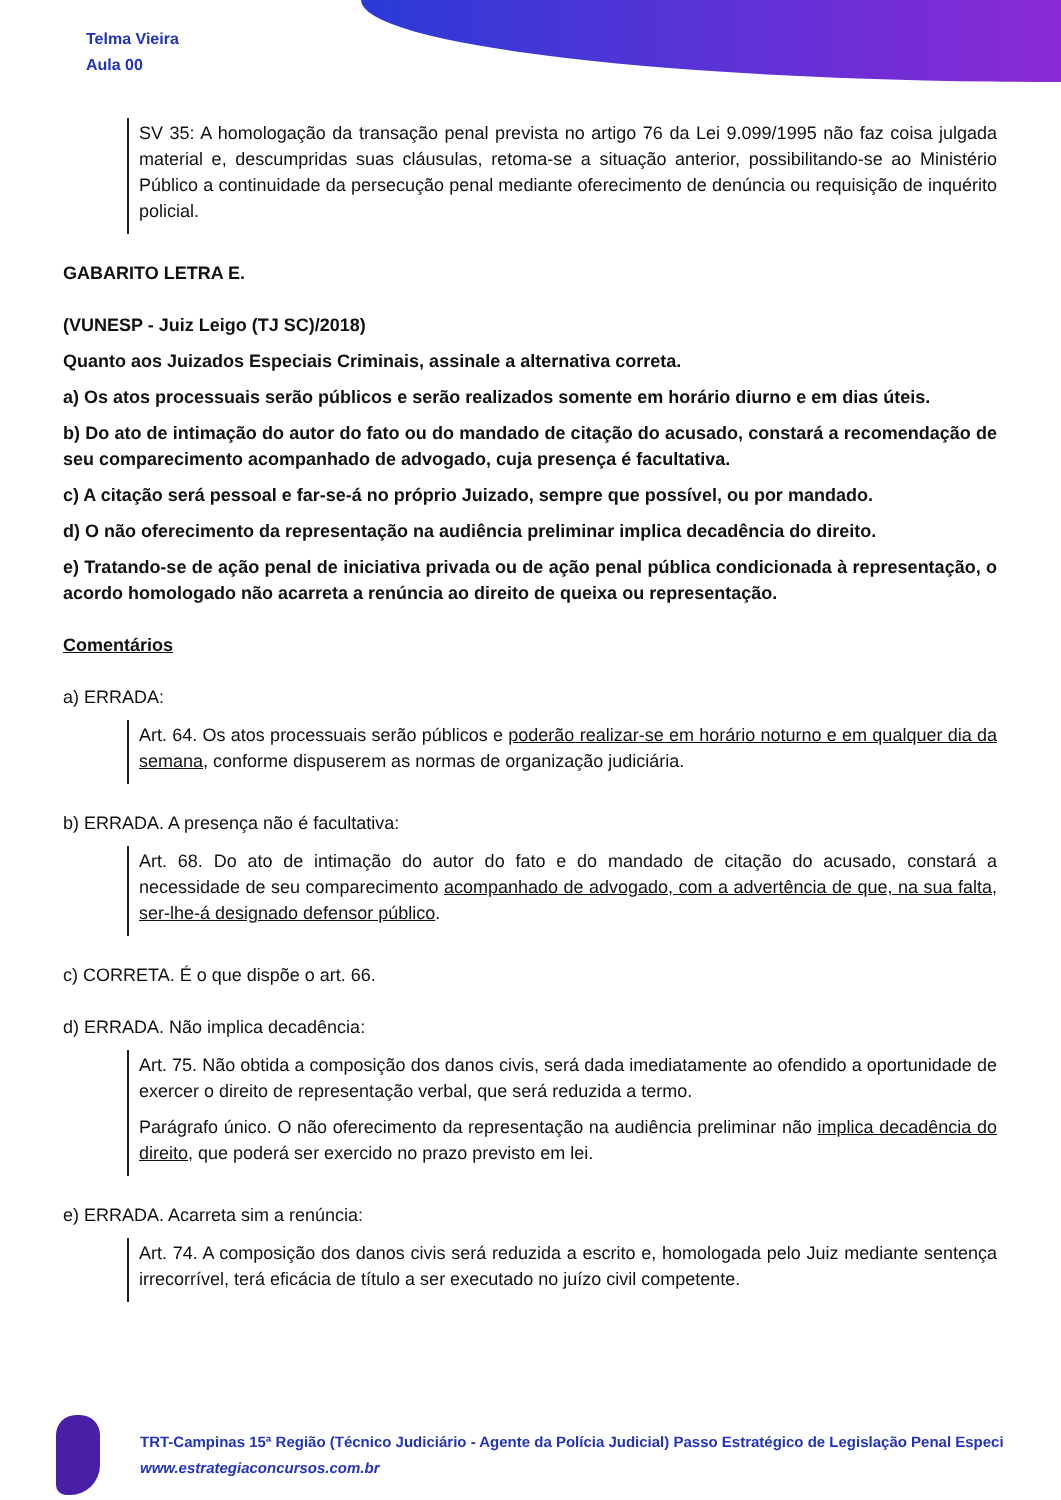Telma Vieira
Aula 00
SV 35: A homologação da transação penal prevista no artigo 76 da Lei 9.099/1995 não faz coisa julgada material e, descumpridas suas cláusulas, retoma-se a situação anterior, possibilitando-se ao Ministério Público a continuidade da persecução penal mediante oferecimento de denúncia ou requisição de inquérito policial.
GABARITO LETRA E.
(VUNESP - Juiz Leigo (TJ SC)/2018)
Quanto aos Juizados Especiais Criminais, assinale a alternativa correta.
a) Os atos processuais serão públicos e serão realizados somente em horário diurno e em dias úteis.
b) Do ato de intimação do autor do fato ou do mandado de citação do acusado, constará a recomendação de seu comparecimento acompanhado de advogado, cuja presença é facultativa.
c) A citação será pessoal e far-se-á no próprio Juizado, sempre que possível, ou por mandado.
d) O não oferecimento da representação na audiência preliminar implica decadência do direito.
e) Tratando-se de ação penal de iniciativa privada ou de ação penal pública condicionada à representação, o acordo homologado não acarreta a renúncia ao direito de queixa ou representação.
Comentários
a) ERRADA:
Art. 64. Os atos processuais serão públicos e poderão realizar-se em horário noturno e em qualquer dia da semana, conforme dispuserem as normas de organização judiciária.
b) ERRADA. A presença não é facultativa:
Art. 68. Do ato de intimação do autor do fato e do mandado de citação do acusado, constará a necessidade de seu comparecimento acompanhado de advogado, com a advertência de que, na sua falta, ser-lhe-á designado defensor público.
c) CORRETA. É o que dispõe o art. 66.
d) ERRADA. Não implica decadência:
Art. 75. Não obtida a composição dos danos civis, será dada imediatamente ao ofendido a oportunidade de exercer o direito de representação verbal, que será reduzida a termo.
Parágrafo único. O não oferecimento da representação na audiência preliminar não implica decadência do direito, que poderá ser exercido no prazo previsto em lei.
e) ERRADA. Acarreta sim a renúncia:
Art. 74. A composição dos danos civis será reduzida a escrito e, homologada pelo Juiz mediante sentença irrecorrível, terá eficácia de título a ser executado no juízo civil competente.
TRT-Campinas 15ª Região (Técnico Judiciário - Agente da Polícia Judicial) Passo Estratégico de Legislação Penal Especi
www.estrategiaconcursos.com.br